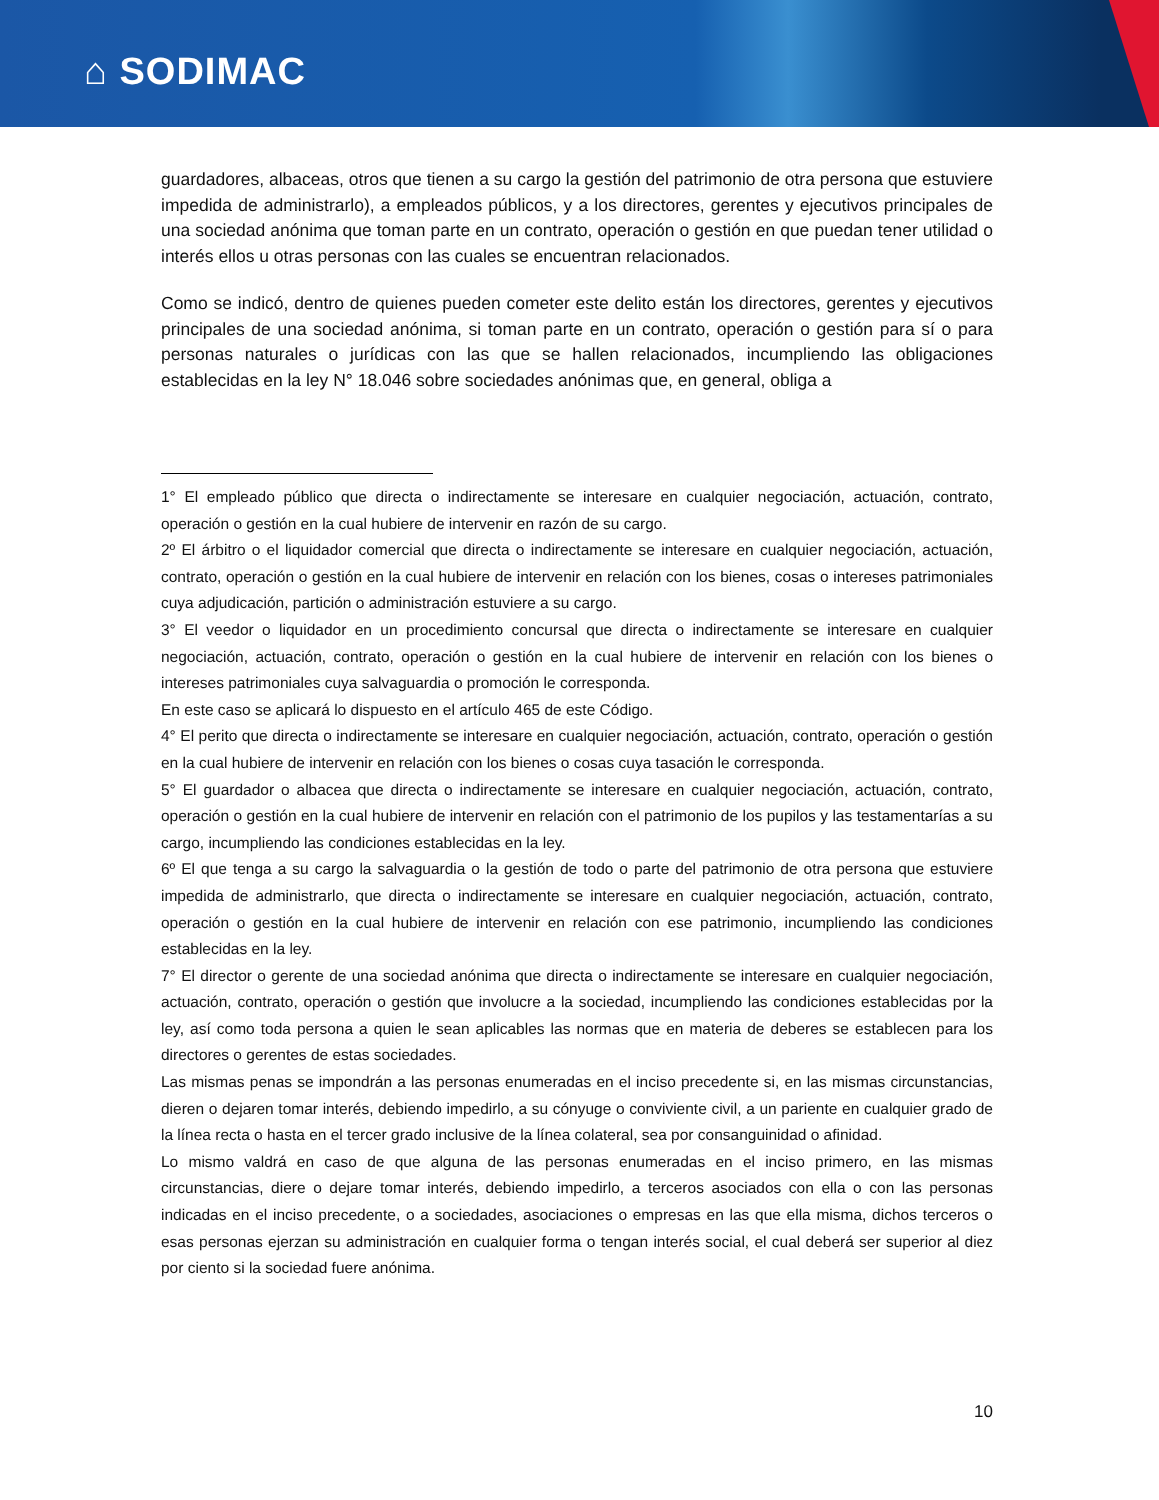⌂ SODIMAC
guardadores, albaceas, otros que tienen a su cargo la gestión del patrimonio de otra persona que estuviere impedida de administrarlo), a empleados públicos, y a los directores, gerentes y ejecutivos principales de una sociedad anónima que toman parte en un contrato, operación o gestión en que puedan tener utilidad o interés ellos u otras personas con las cuales se encuentran relacionados.
Como se indicó, dentro de quienes pueden cometer este delito están los directores, gerentes y ejecutivos principales de una sociedad anónima, si toman parte en un contrato, operación o gestión para sí o para personas naturales o jurídicas con las que se hallen relacionados, incumpliendo las obligaciones establecidas en la ley N° 18.046 sobre sociedades anónimas que, en general, obliga a
1° El empleado público que directa o indirectamente se interesare en cualquier negociación, actuación, contrato, operación o gestión en la cual hubiere de intervenir en razón de su cargo.
2º El árbitro o el liquidador comercial que directa o indirectamente se interesare en cualquier negociación, actuación, contrato, operación o gestión en la cual hubiere de intervenir en relación con los bienes, cosas o intereses patrimoniales cuya adjudicación, partición o administración estuviere a su cargo.
3° El veedor o liquidador en un procedimiento concursal que directa o indirectamente se interesare en cualquier negociación, actuación, contrato, operación o gestión en la cual hubiere de intervenir en relación con los bienes o intereses patrimoniales cuya salvaguardia o promoción le corresponda.
En este caso se aplicará lo dispuesto en el artículo 465 de este Código.
4° El perito que directa o indirectamente se interesare en cualquier negociación, actuación, contrato, operación o gestión en la cual hubiere de intervenir en relación con los bienes o cosas cuya tasación le corresponda.
5° El guardador o albacea que directa o indirectamente se interesare en cualquier negociación, actuación, contrato, operación o gestión en la cual hubiere de intervenir en relación con el patrimonio de los pupilos y las testamentarías a su cargo, incumpliendo las condiciones establecidas en la ley.
6º El que tenga a su cargo la salvaguardia o la gestión de todo o parte del patrimonio de otra persona que estuviere impedida de administrarlo, que directa o indirectamente se interesare en cualquier negociación, actuación, contrato, operación o gestión en la cual hubiere de intervenir en relación con ese patrimonio, incumpliendo las condiciones establecidas en la ley.
7° El director o gerente de una sociedad anónima que directa o indirectamente se interesare en cualquier negociación, actuación, contrato, operación o gestión que involucre a la sociedad, incumpliendo las condiciones establecidas por la ley, así como toda persona a quien le sean aplicables las normas que en materia de deberes se establecen para los directores o gerentes de estas sociedades.
Las mismas penas se impondrán a las personas enumeradas en el inciso precedente si, en las mismas circunstancias, dieren o dejaren tomar interés, debiendo impedirlo, a su cónyuge o conviviente civil, a un pariente en cualquier grado de la línea recta o hasta en el tercer grado inclusive de la línea colateral, sea por consanguinidad o afinidad.
Lo mismo valdrá en caso de que alguna de las personas enumeradas en el inciso primero, en las mismas circunstancias, diere o dejare tomar interés, debiendo impedirlo, a terceros asociados con ella o con las personas indicadas en el inciso precedente, o a sociedades, asociaciones o empresas en las que ella misma, dichos terceros o esas personas ejerzan su administración en cualquier forma o tengan interés social, el cual deberá ser superior al diez por ciento si la sociedad fuere anónima.
10